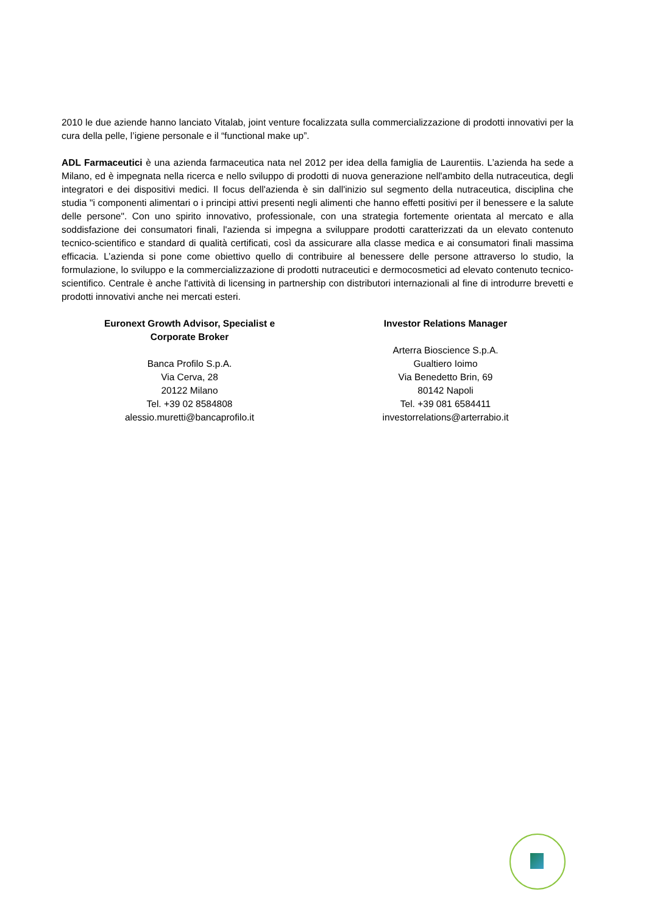2010 le due aziende hanno lanciato Vitalab, joint venture focalizzata sulla commercializzazione di prodotti innovativi per la cura della pelle, l’igiene personale e il “functional make up”.
ADL Farmaceutici è una azienda farmaceutica nata nel 2012 per idea della famiglia de Laurentiis. L’azienda ha sede a Milano, ed è impegnata nella ricerca e nello sviluppo di prodotti di nuova generazione nell'ambito della nutraceutica, degli integratori e dei dispositivi medici. Il focus dell'azienda è sin dall'inizio sul segmento della nutraceutica, disciplina che studia "i componenti alimentari o i principi attivi presenti negli alimenti che hanno effetti positivi per il benessere e la salute delle persone". Con uno spirito innovativo, professionale, con una strategia fortemente orientata al mercato e alla soddisfazione dei consumatori finali, l'azienda si impegna a sviluppare prodotti caratterizzati da un elevato contenuto tecnico-scientifico e standard di qualità certificati, così da assicurare alla classe medica e ai consumatori finali massima efficacia. L’azienda si pone come obiettivo quello di contribuire al benessere delle persone attraverso lo studio, la formulazione, lo sviluppo e la commercializzazione di prodotti nutraceutici e dermocosmetici ad elevato contenuto tecnico-scientifico. Centrale è anche l'attività di licensing in partnership con distributori internazionali al fine di introdurre brevetti e prodotti innovativi anche nei mercati esteri.
Euronext Growth Advisor, Specialist e
Corporate Broker
Banca Profilo S.p.A.
Via Cerva, 28
20122 Milano
Tel. +39 02 8584808
alessio.muretti@bancaprofilo.it
Investor Relations Manager
Arterra Bioscience S.p.A.
Gualtiero Ioimo
Via Benedetto Brin, 69
80142 Napoli
Tel. +39 081 6584411
investorrelations@arterrabio.it